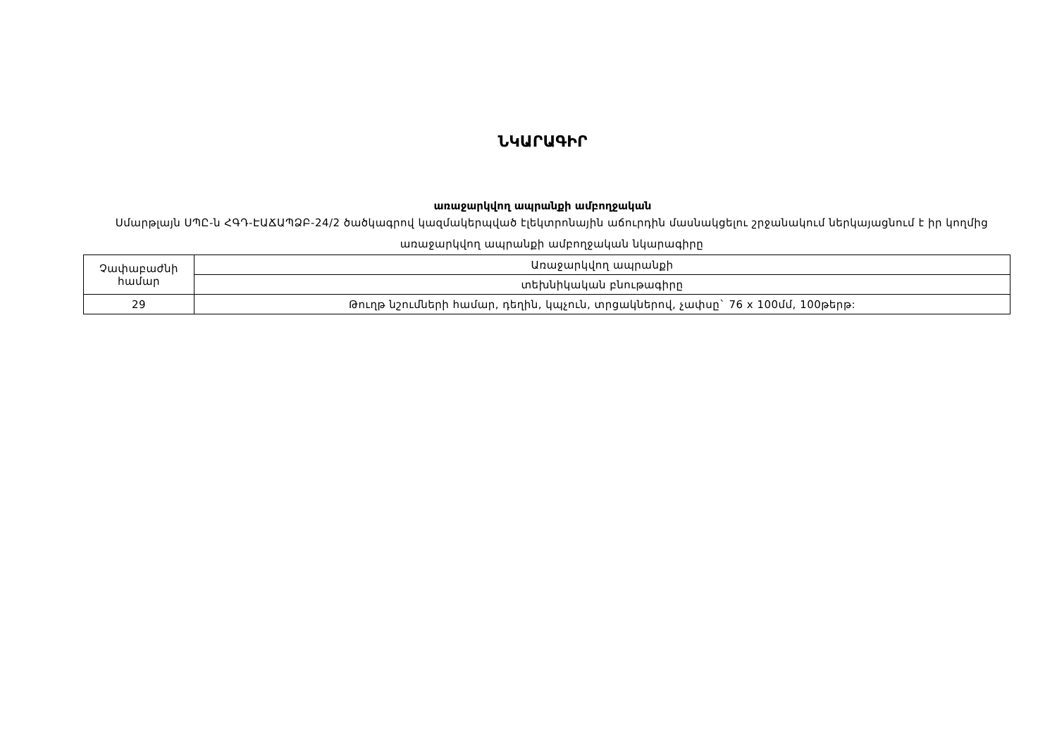ՆԿԱՐԱԳԻՐ
առաջարկվող ապրանքի ամբողջական
Սմարթլայն ՍՊԸ-ն ՀԳԴ-ԷԱՃԱՊՁԲ-24/2 ծածկագրով կազմակերպված էլեկտրոնային աճուրդին մասնակցելու շրջանակում ներկայացնում է իր կողմից առաջարկվող ապրանքի ամբողջական նկարագիրը
| Չափաբաժնի համար | Առաջարկվող ապրանքի |
| | տեխնիկական բնութագիրը |
| 29 | Թուղթ նշումների համար, դեղին, կպչուն, տրցակներով, չափսը` 76 x 100մմ, 100թերթ: |